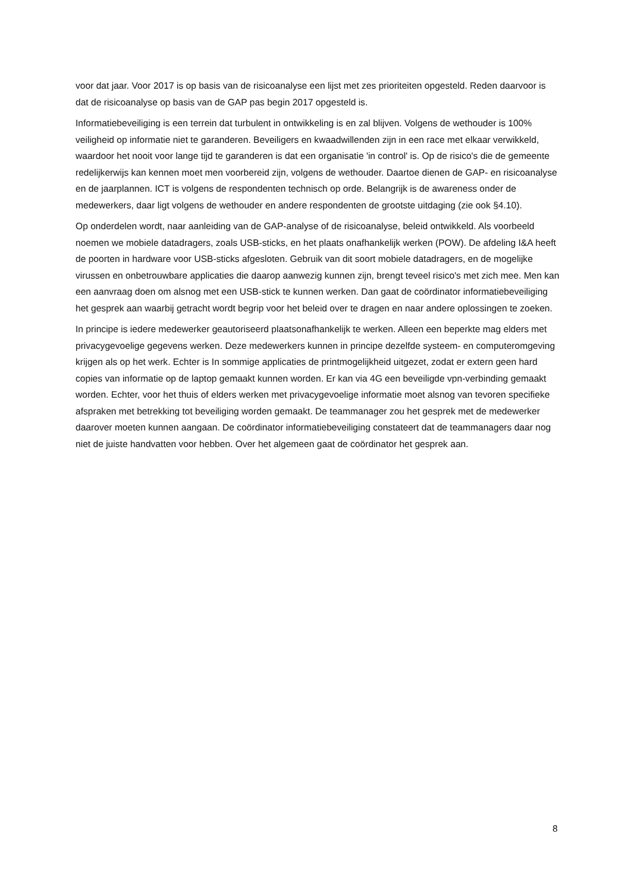voor dat jaar. Voor 2017 is op basis van de risicoanalyse een lijst met zes prioriteiten opgesteld. Reden daarvoor is dat de risicoanalyse op basis van de GAP pas begin 2017 opgesteld is.
Informatiebeveiliging is een terrein dat turbulent in ontwikkeling is en zal blijven. Volgens de wethouder is 100% veiligheid op informatie niet te garanderen. Beveiligers en kwaadwillenden zijn in een race met elkaar verwikkeld, waardoor het nooit voor lange tijd te garanderen is dat een organisatie 'in control' is. Op de risico's die de gemeente redelijkerwijs kan kennen moet men voorbereid zijn, volgens de wethouder. Daartoe dienen de GAP- en risicoanalyse en de jaarplannen. ICT is volgens de respondenten technisch op orde. Belangrijk is de awareness onder de medewerkers, daar ligt volgens de wethouder en andere respondenten de grootste uitdaging (zie ook §4.10).
Op onderdelen wordt, naar aanleiding van de GAP-analyse of de risicoanalyse, beleid ontwikkeld. Als voorbeeld noemen we mobiele datadragers, zoals USB-sticks, en het plaats onafhankelijk werken (POW). De afdeling I&A heeft de poorten in hardware voor USB-sticks afgesloten. Gebruik van dit soort mobiele datadragers, en de mogelijke virussen en onbetrouwbare applicaties die daarop aanwezig kunnen zijn, brengt teveel risico's met zich mee. Men kan een aanvraag doen om alsnog met een USB-stick te kunnen werken. Dan gaat de coördinator informatiebeveiliging het gesprek aan waarbij getracht wordt begrip voor het beleid over te dragen en naar andere oplossingen te zoeken.
In principe is iedere medewerker geautoriseerd plaatsonafhankelijk te werken. Alleen een beperkte mag elders met privacygevoelige gegevens werken. Deze medewerkers kunnen in principe dezelfde systeem- en computeromgeving krijgen als op het werk. Echter is In sommige applicaties de printmogelijkheid uitgezet, zodat er extern geen hard copies van informatie op de laptop gemaakt kunnen worden. Er kan via 4G een beveiligde vpn-verbinding gemaakt worden. Echter, voor het thuis of elders werken met privacygevoelige informatie moet alsnog van tevoren specifieke afspraken met betrekking tot beveiliging worden gemaakt. De teammanager zou het gesprek met de medewerker daarover moeten kunnen aangaan. De coördinator informatiebeveiliging constateert dat de teammanagers daar nog niet de juiste handvatten voor hebben. Over het algemeen gaat de coördinator het gesprek aan.
8